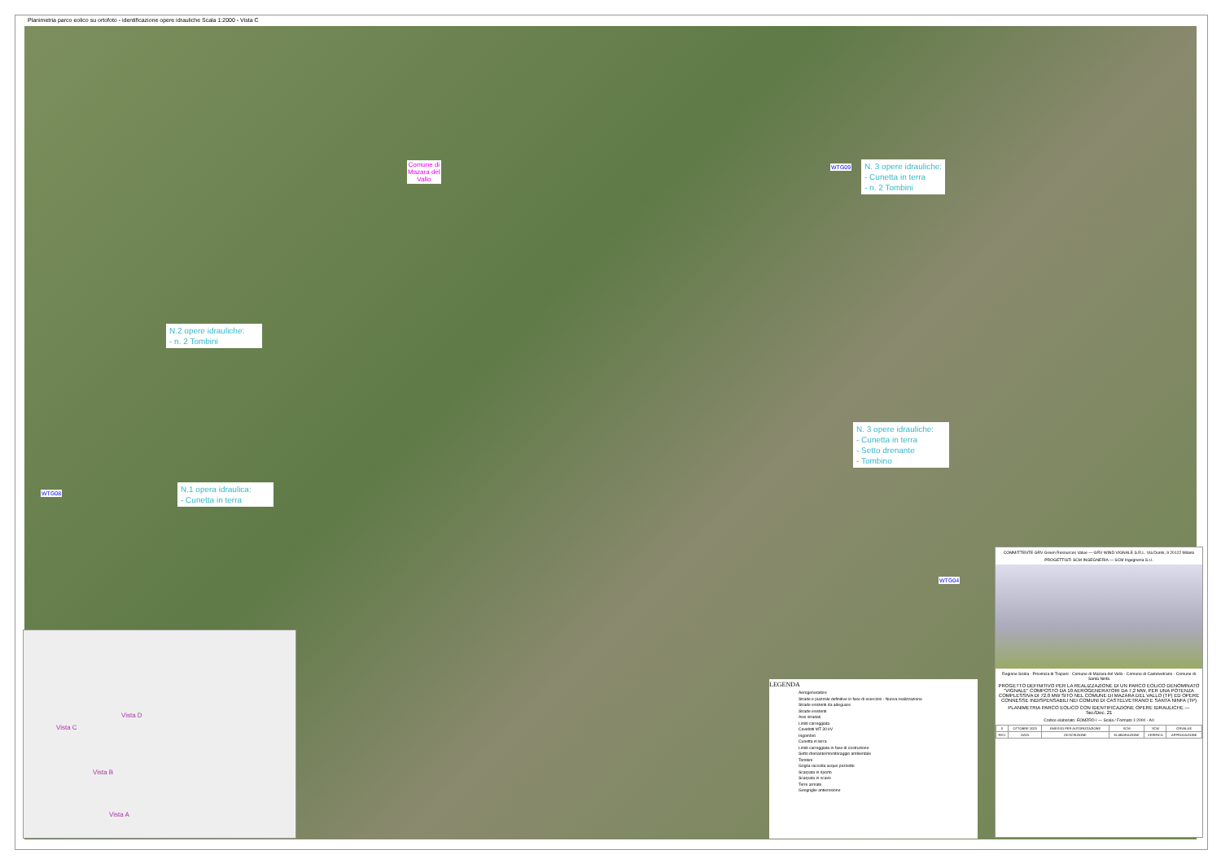Planimetria parco eolico su ortofoto - identificazione opere idrauliche Scala 1:2000 - Vista C
Comune di
Mazara del
Vallo
WTG09
N. 3 opere idrauliche:
- Cunetta in terra
- n. 2 Tombini
N.2 opere idrauliche:
- n. 2 Tombini
N. 3 opere idrauliche:
- Cunetta in terra
- Setto drenante
- Tombino
WTG08
N.1 opera idraulica:
- Cunetta in terra
WTG04
Vista C
Vista D
Vista B
Vista A
LEGENDA
Aerogeneratore
Strade e piazzole definitive in fase di esercizio - Nuova realizzazione
Strade esistenti da adeguare
Strade esistenti
Assi stradali
Limiti carreggiata
Cavidotti MT 30 kV
Ingombro
Cunetta in terra
Limiti carreggiata in fase di costruzione
Setto drenante/monitoraggio ambientale
Tombini
Griglia raccolta acque pozzetto
Scarpata in riporto
Scarpata in scavo
Terre armate
Geogriglie antierosione
COMMITTENTE GRV Green Resources Value — GRV WIND VIGNALE S.R.L. Via Durini, 9 20122 Milano
PROGETTISTI SCM INGEGNERIA — SCM Ingegneria S.r.l.
Regione Sicilia · Provincia di Trapani · Comune di Mazara del Vallo · Comune di Castelvetrano · Comune di Santa Ninfa
PROGETTO DEFINITIVO PER LA REALIZZAZIONE DI UN PARCO EOLICO DENOMINATO "VIGNALE" COMPOSTO DA 10 AEROGENERATORI DA 7,2 MW, PER UNA POTENZA COMPLESSIVA DI 72,0 MW SITO NEL COMUNE DI MAZARA DEL VALLO (TP) ED OPERE CONNESSE INDISPENSABILI NEI COMUNI DI CASTELVETRANO E SANTA NINFA (TP)
PLANIMETRIA PARCO EOLICO CON IDENTIFICAZIONE OPERE IDRAULICHE — Tav./Doc. 21
Codice elaborato: EOMZRD-I — Scala / Formato 1:2000 - A0
| 0 | OTTOBRE 2023 | EMESSO PER AUTORIZZAZIONE | SCM | SCM | GRVALUE |
| REV. | DATA | DESCRIZIONE | ELABORAZIONE | VERIFICA | APPROVAZIONE |